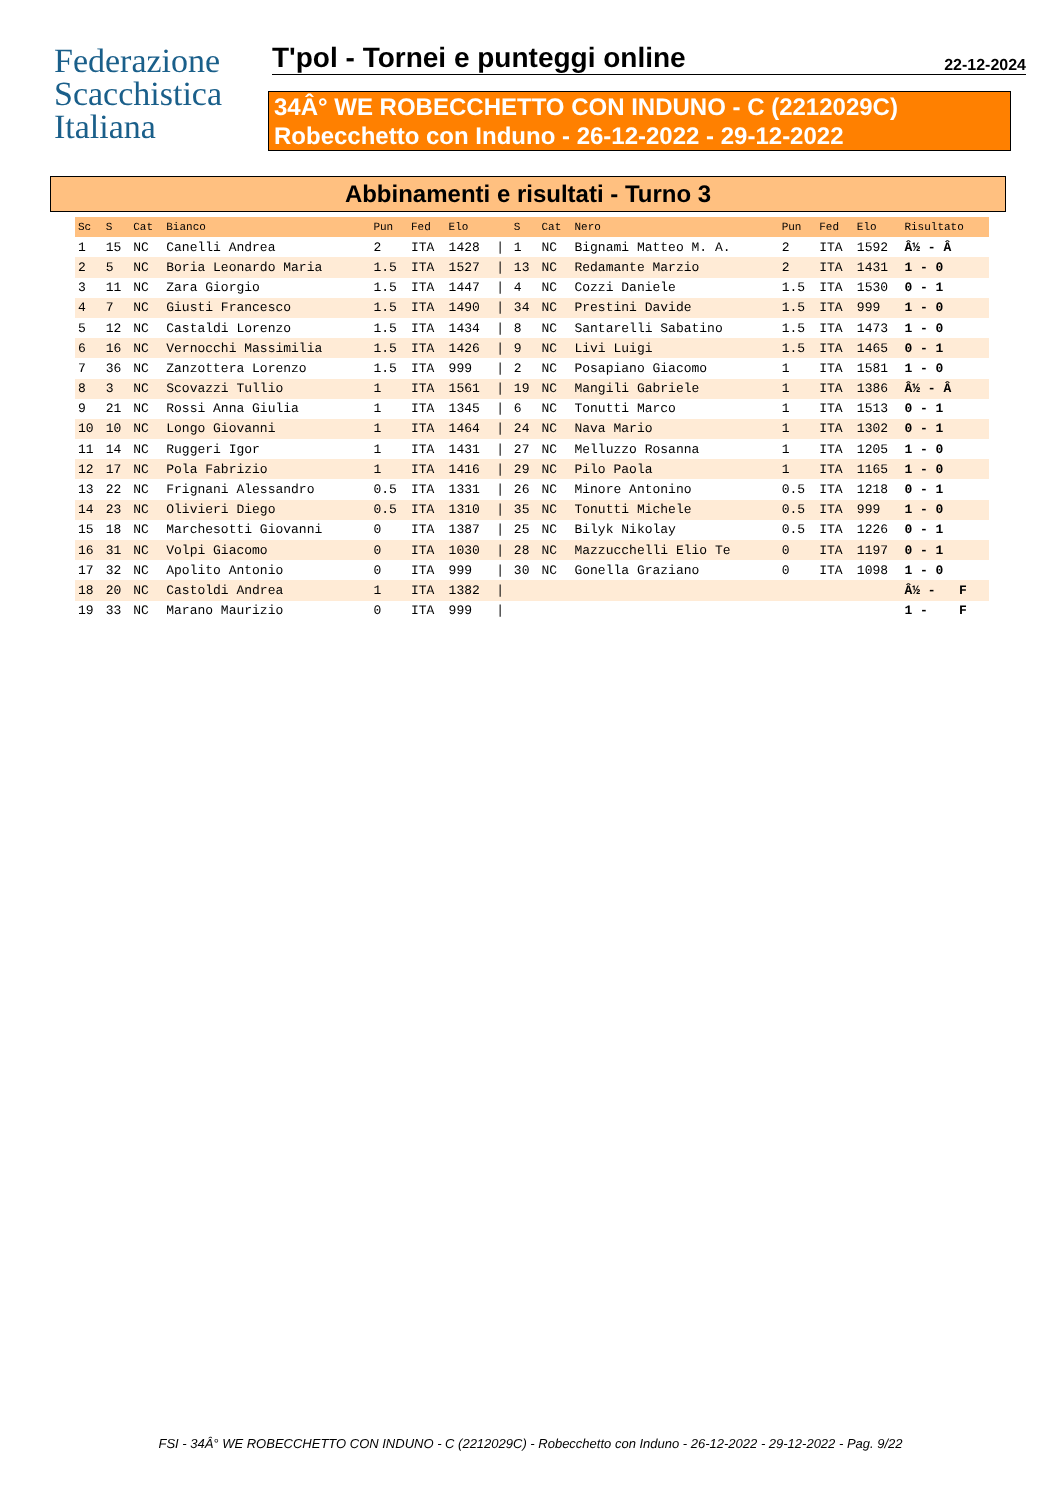Federazione
Scacchistica
Italiana
T'pol - Tornei e punteggi online
22-12-2024
34Â° WE ROBECCHETTO CON INDUNO - C (2212029C)
Robecchetto con Induno - 26-12-2022 - 29-12-2022
Abbinamenti e risultati - Turno 3
| Sc | S | Cat | Bianco | Pun | Fed | Elo | | S | Cat | Nero | Pun | Fed | Elo | Risultato |
| --- | --- | --- | --- | --- | --- | --- | --- | --- | --- | --- | --- | --- | --- | --- |
| 1 | 15 | NC | Canelli Andrea | 2 | ITA | 1428 | / | 1 | NC | Bignami Matteo M. A. | 2 | ITA | 1592 | Â½ - Â |
| 2 | 5 | NC | Boria Leonardo Maria | 1.5 | ITA | 1527 | / | 13 | NC | Redamante Marzio | 2 | ITA | 1431 | 1 - 0 |
| 3 | 11 | NC | Zara Giorgio | 1.5 | ITA | 1447 | / | 4 | NC | Cozzi Daniele | 1.5 | ITA | 1530 | 0 - 1 |
| 4 | 7 | NC | Giusti Francesco | 1.5 | ITA | 1490 | / | 34 | NC | Prestini Davide | 1.5 | ITA | 999 | 1 - 0 |
| 5 | 12 | NC | Castaldi Lorenzo | 1.5 | ITA | 1434 | / | 8 | NC | Santarelli Sabatino | 1.5 | ITA | 1473 | 1 - 0 |
| 6 | 16 | NC | Vernocchi Massimilia | 1.5 | ITA | 1426 | / | 9 | NC | Livi Luigi | 1.5 | ITA | 1465 | 0 - 1 |
| 7 | 36 | NC | Zanzottera Lorenzo | 1.5 | ITA | 999 | / | 2 | NC | Posapiano Giacomo | 1 | ITA | 1581 | 1 - 0 |
| 8 | 3 | NC | Scovazzi Tullio | 1 | ITA | 1561 | / | 19 | NC | Mangili Gabriele | 1 | ITA | 1386 | Â½ - Â |
| 9 | 21 | NC | Rossi Anna Giulia | 1 | ITA | 1345 | / | 6 | NC | Tonutti Marco | 1 | ITA | 1513 | 0 - 1 |
| 10 | 10 | NC | Longo Giovanni | 1 | ITA | 1464 | / | 24 | NC | Nava Mario | 1 | ITA | 1302 | 0 - 1 |
| 11 | 14 | NC | Ruggeri Igor | 1 | ITA | 1431 | / | 27 | NC | Melluzzo Rosanna | 1 | ITA | 1205 | 1 - 0 |
| 12 | 17 | NC | Pola Fabrizio | 1 | ITA | 1416 | / | 29 | NC | Pilo Paola | 1 | ITA | 1165 | 1 - 0 |
| 13 | 22 | NC | Frignani Alessandro | 0.5 | ITA | 1331 | / | 26 | NC | Minore Antonino | 0.5 | ITA | 1218 | 0 - 1 |
| 14 | 23 | NC | Olivieri Diego | 0.5 | ITA | 1310 | / | 35 | NC | Tonutti Michele | 0.5 | ITA | 999 | 1 - 0 |
| 15 | 18 | NC | Marchesotti Giovanni | 0 | ITA | 1387 | / | 25 | NC | Bilyk Nikolay | 0.5 | ITA | 1226 | 0 - 1 |
| 16 | 31 | NC | Volpi Giacomo | 0 | ITA | 1030 | / | 28 | NC | Mazzucchelli Elio Te | 0 | ITA | 1197 | 0 - 1 |
| 17 | 32 | NC | Apolito Antonio | 0 | ITA | 999 | / | 30 | NC | Gonella Graziano | 0 | ITA | 1098 | 1 - 0 |
| 18 | 20 | NC | Castoldi Andrea | 1 | ITA | 1382 | / | | | | | | | Â½ - F |
| 19 | 33 | NC | Marano Maurizio | 0 | ITA | 999 | / | | | | | | | 1 - F |
FSI - 34Â° WE ROBECCHETTO CON INDUNO - C (2212029C) - Robecchetto con Induno - 26-12-2022 - 29-12-2022 - Pag. 9/22